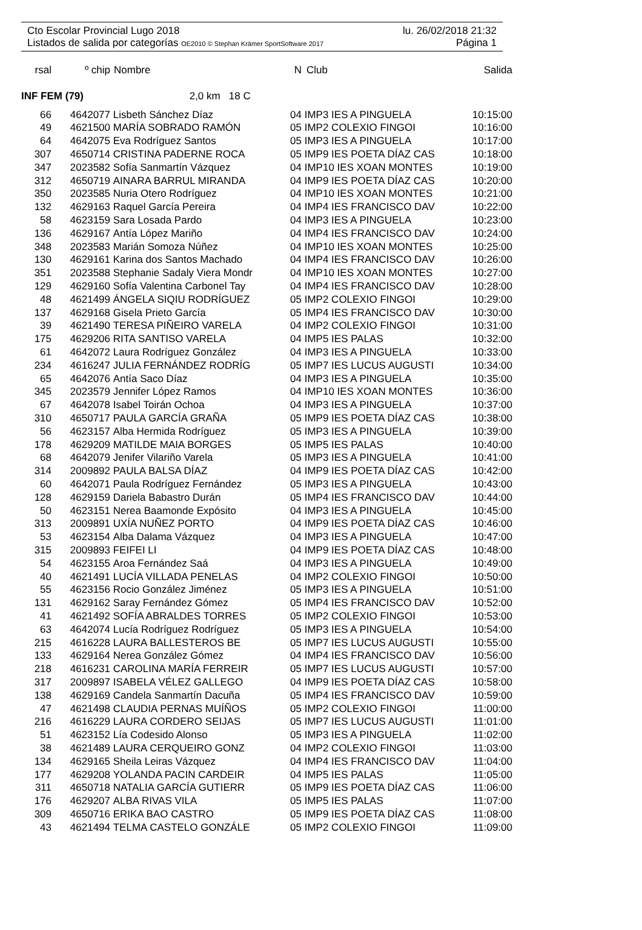Cto Escolar Provincial Lugo 2018 lu. 26/02/2018 21:32
Listados de salida por categorías OE2010 © Stephan Krämer SportSoftware 2017 Página 1
| rsal | º chip | Nombre | N | Club | Salida |
| --- | --- | --- | --- | --- | --- |
INF FEM (79) 2,0 km 18 C
| 66 | 4642077 | Lisbeth Sánchez Díaz | 04 | IMP3 IES A PINGUELA | 10:15:00 |
| 49 | 4621500 | MARÍA SOBRADO RAMÓN | 05 | IMP2 COLEXIO FINGOI | 10:16:00 |
| 64 | 4642075 | Eva Rodríguez Santos | 05 | IMP3 IES A PINGUELA | 10:17:00 |
| 307 | 4650714 | CRISTINA PADERNE ROCA | 05 | IMP9 IES POETA DÍAZ CAS | 10:18:00 |
| 347 | 2023582 | Sofía Sanmartín Vázquez | 04 | IMP10 IES XOAN MONTES | 10:19:00 |
| 312 | 4650719 | AINARA BARRUL MIRANDA | 04 | IMP9 IES POETA DÍAZ CAS | 10:20:00 |
| 350 | 2023585 | Nuria Otero Rodríguez | 04 | IMP10 IES XOAN MONTES | 10:21:00 |
| 132 | 4629163 | Raquel García Pereira | 04 | IMP4 IES FRANCISCO DAV | 10:22:00 |
| 58 | 4623159 | Sara Losada Pardo | 04 | IMP3 IES A PINGUELA | 10:23:00 |
| 136 | 4629167 | Antía López Mariño | 04 | IMP4 IES FRANCISCO DAV | 10:24:00 |
| 348 | 2023583 | Marián Somoza Núñez | 04 | IMP10 IES XOAN MONTES | 10:25:00 |
| 130 | 4629161 | Karina dos Santos Machado | 04 | IMP4 IES FRANCISCO DAV | 10:26:00 |
| 351 | 2023588 | Stephanie Sadaly Viera Mondr | 04 | IMP10 IES XOAN MONTES | 10:27:00 |
| 129 | 4629160 | Sofía Valentina Carbonel Tay | 04 | IMP4 IES FRANCISCO DAV | 10:28:00 |
| 48 | 4621499 | ÁNGELA SIQIU RODRÍGUEZ | 05 | IMP2 COLEXIO FINGOI | 10:29:00 |
| 137 | 4629168 | Gisela Prieto García | 05 | IMP4 IES FRANCISCO DAV | 10:30:00 |
| 39 | 4621490 | TERESA PIÑEIRO VARELA | 04 | IMP2 COLEXIO FINGOI | 10:31:00 |
| 175 | 4629206 | RITA SANTISO VARELA | 04 | IMP5 IES PALAS | 10:32:00 |
| 61 | 4642072 | Laura Rodríguez González | 04 | IMP3 IES A PINGUELA | 10:33:00 |
| 234 | 4616247 | JULIA FERNÁNDEZ RODRÍG | 05 | IMP7 IES LUCUS AUGUSTI | 10:34:00 |
| 65 | 4642076 | Antía Saco Díaz | 04 | IMP3 IES A PINGUELA | 10:35:00 |
| 345 | 2023579 | Jennifer López Ramos | 04 | IMP10 IES XOAN MONTES | 10:36:00 |
| 67 | 4642078 | Isabel Toirán Ochoa | 04 | IMP3 IES A PINGUELA | 10:37:00 |
| 310 | 4650717 | PAULA GARCÍA GRAÑA | 05 | IMP9 IES POETA DÍAZ CAS | 10:38:00 |
| 56 | 4623157 | Alba Hermida Rodríguez | 05 | IMP3 IES A PINGUELA | 10:39:00 |
| 178 | 4629209 | MATILDE MAIA BORGES | 05 | IMP5 IES PALAS | 10:40:00 |
| 68 | 4642079 | Jenifer Vilariño Varela | 05 | IMP3 IES A PINGUELA | 10:41:00 |
| 314 | 2009892 | PAULA BALSA DÍAZ | 04 | IMP9 IES POETA DÍAZ CAS | 10:42:00 |
| 60 | 4642071 | Paula Rodríguez Fernández | 05 | IMP3 IES A PINGUELA | 10:43:00 |
| 128 | 4629159 | Dariela Babastro Durán | 05 | IMP4 IES FRANCISCO DAV | 10:44:00 |
| 50 | 4623151 | Nerea Baamonde Expósito | 04 | IMP3 IES A PINGUELA | 10:45:00 |
| 313 | 2009891 | UXÍA NUÑEZ PORTO | 04 | IMP9 IES POETA DÍAZ CAS | 10:46:00 |
| 53 | 4623154 | Alba Dalama Vázquez | 04 | IMP3 IES A PINGUELA | 10:47:00 |
| 315 | 2009893 | FEIFEI LI | 04 | IMP9 IES POETA DÍAZ CAS | 10:48:00 |
| 54 | 4623155 | Aroa Fernández Saá | 04 | IMP3 IES A PINGUELA | 10:49:00 |
| 40 | 4621491 | LUCÍA VILLADA PENELAS | 04 | IMP2 COLEXIO FINGOI | 10:50:00 |
| 55 | 4623156 | Rocio González Jiménez | 05 | IMP3 IES A PINGUELA | 10:51:00 |
| 131 | 4629162 | Saray Fernández Gómez | 05 | IMP4 IES FRANCISCO DAV | 10:52:00 |
| 41 | 4621492 | SOFÍA ABRALDES TORRES | 05 | IMP2 COLEXIO FINGOI | 10:53:00 |
| 63 | 4642074 | Lucía Rodríguez Rodríguez | 05 | IMP3 IES A PINGUELA | 10:54:00 |
| 215 | 4616228 | LAURA BALLESTEROS BE | 05 | IMP7 IES LUCUS AUGUSTI | 10:55:00 |
| 133 | 4629164 | Nerea González Gómez | 04 | IMP4 IES FRANCISCO DAV | 10:56:00 |
| 218 | 4616231 | CAROLINA MARÍA FERREIR | 05 | IMP7 IES LUCUS AUGUSTI | 10:57:00 |
| 317 | 2009897 | ISABELA VÉLEZ GALLEGO | 04 | IMP9 IES POETA DÍAZ CAS | 10:58:00 |
| 138 | 4629169 | Candela Sanmartín Dacuña | 05 | IMP4 IES FRANCISCO DAV | 10:59:00 |
| 47 | 4621498 | CLAUDIA PERNAS MUÍÑOS | 05 | IMP2 COLEXIO FINGOI | 11:00:00 |
| 216 | 4616229 | LAURA CORDERO SEIJAS | 05 | IMP7 IES LUCUS AUGUSTI | 11:01:00 |
| 51 | 4623152 | Lía Codesido Alonso | 05 | IMP3 IES A PINGUELA | 11:02:00 |
| 38 | 4621489 | LAURA CERQUEIRO GONZ | 04 | IMP2 COLEXIO FINGOI | 11:03:00 |
| 134 | 4629165 | Sheila Leiras Vázquez | 04 | IMP4 IES FRANCISCO DAV | 11:04:00 |
| 177 | 4629208 | YOLANDA PACIN CARDEIR | 04 | IMP5 IES PALAS | 11:05:00 |
| 311 | 4650718 | NATALIA GARCÍA GUTIERR | 05 | IMP9 IES POETA DÍAZ CAS | 11:06:00 |
| 176 | 4629207 | ALBA RIVAS VILA | 05 | IMP5 IES PALAS | 11:07:00 |
| 309 | 4650716 | ERIKA BAO CASTRO | 05 | IMP9 IES POETA DÍAZ CAS | 11:08:00 |
| 43 | 4621494 | TELMA CASTELO GONZÁLE | 05 | IMP2 COLEXIO FINGOI | 11:09:00 |